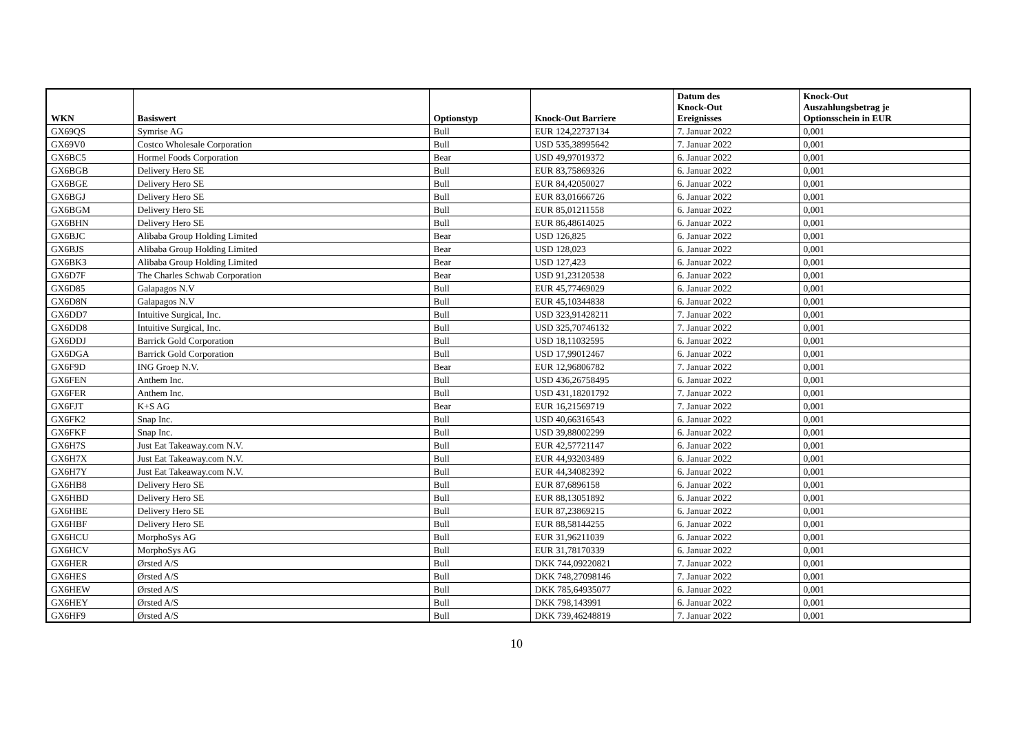| WKN | Basiswert | Optionstyp | Knock-Out Barriere | Datum des Knock-Out Ereignisses | Knock-Out Auszahlungsbetrag je Optionsschein in EUR |
| --- | --- | --- | --- | --- | --- |
| GX69QS | Symrise AG | Bull | EUR 124,22737134 | 7. Januar 2022 | 0,001 |
| GX69V0 | Costco Wholesale Corporation | Bull | USD 535,38995642 | 7. Januar 2022 | 0,001 |
| GX6BC5 | Hormel Foods Corporation | Bear | USD 49,97019372 | 6. Januar 2022 | 0,001 |
| GX6BGB | Delivery Hero SE | Bull | EUR 83,75869326 | 6. Januar 2022 | 0,001 |
| GX6BGE | Delivery Hero SE | Bull | EUR 84,42050027 | 6. Januar 2022 | 0,001 |
| GX6BGJ | Delivery Hero SE | Bull | EUR 83,01666726 | 6. Januar 2022 | 0,001 |
| GX6BGM | Delivery Hero SE | Bull | EUR 85,01211558 | 6. Januar 2022 | 0,001 |
| GX6BHN | Delivery Hero SE | Bull | EUR 86,48614025 | 6. Januar 2022 | 0,001 |
| GX6BJC | Alibaba Group Holding Limited | Bear | USD 126,825 | 6. Januar 2022 | 0,001 |
| GX6BJS | Alibaba Group Holding Limited | Bear | USD 128,023 | 6. Januar 2022 | 0,001 |
| GX6BK3 | Alibaba Group Holding Limited | Bear | USD 127,423 | 6. Januar 2022 | 0,001 |
| GX6D7F | The Charles Schwab Corporation | Bear | USD 91,23120538 | 6. Januar 2022 | 0,001 |
| GX6D85 | Galapagos N.V | Bull | EUR 45,77469029 | 6. Januar 2022 | 0,001 |
| GX6D8N | Galapagos N.V | Bull | EUR 45,10344838 | 6. Januar 2022 | 0,001 |
| GX6DD7 | Intuitive Surgical, Inc. | Bull | USD 323,91428211 | 7. Januar 2022 | 0,001 |
| GX6DD8 | Intuitive Surgical, Inc. | Bull | USD 325,70746132 | 7. Januar 2022 | 0,001 |
| GX6DDJ | Barrick Gold Corporation | Bull | USD 18,11032595 | 6. Januar 2022 | 0,001 |
| GX6DGA | Barrick Gold Corporation | Bull | USD 17,99012467 | 6. Januar 2022 | 0,001 |
| GX6F9D | ING Groep N.V. | Bear | EUR 12,96806782 | 7. Januar 2022 | 0,001 |
| GX6FEN | Anthem Inc. | Bull | USD 436,26758495 | 6. Januar 2022 | 0,001 |
| GX6FER | Anthem Inc. | Bull | USD 431,18201792 | 7. Januar 2022 | 0,001 |
| GX6FJT | K+S AG | Bear | EUR 16,21569719 | 7. Januar 2022 | 0,001 |
| GX6FK2 | Snap Inc. | Bull | USD 40,66316543 | 6. Januar 2022 | 0,001 |
| GX6FKF | Snap Inc. | Bull | USD 39,88002299 | 6. Januar 2022 | 0,001 |
| GX6H7S | Just Eat Takeaway.com N.V. | Bull | EUR 42,57721147 | 6. Januar 2022 | 0,001 |
| GX6H7X | Just Eat Takeaway.com N.V. | Bull | EUR 44,93203489 | 6. Januar 2022 | 0,001 |
| GX6H7Y | Just Eat Takeaway.com N.V. | Bull | EUR 44,34082392 | 6. Januar 2022 | 0,001 |
| GX6HB8 | Delivery Hero SE | Bull | EUR 87,6896158 | 6. Januar 2022 | 0,001 |
| GX6HBD | Delivery Hero SE | Bull | EUR 88,13051892 | 6. Januar 2022 | 0,001 |
| GX6HBE | Delivery Hero SE | Bull | EUR 87,23869215 | 6. Januar 2022 | 0,001 |
| GX6HBF | Delivery Hero SE | Bull | EUR 88,58144255 | 6. Januar 2022 | 0,001 |
| GX6HCU | MorphoSys AG | Bull | EUR 31,96211039 | 6. Januar 2022 | 0,001 |
| GX6HCV | MorphoSys AG | Bull | EUR 31,78170339 | 6. Januar 2022 | 0,001 |
| GX6HER | Ørsted A/S | Bull | DKK 744,09220821 | 7. Januar 2022 | 0,001 |
| GX6HES | Ørsted A/S | Bull | DKK 748,27098146 | 7. Januar 2022 | 0,001 |
| GX6HEW | Ørsted A/S | Bull | DKK 785,64935077 | 6. Januar 2022 | 0,001 |
| GX6HEY | Ørsted A/S | Bull | DKK 798,143991 | 6. Januar 2022 | 0,001 |
| GX6HF9 | Ørsted A/S | Bull | DKK 739,46248819 | 7. Januar 2022 | 0,001 |
10